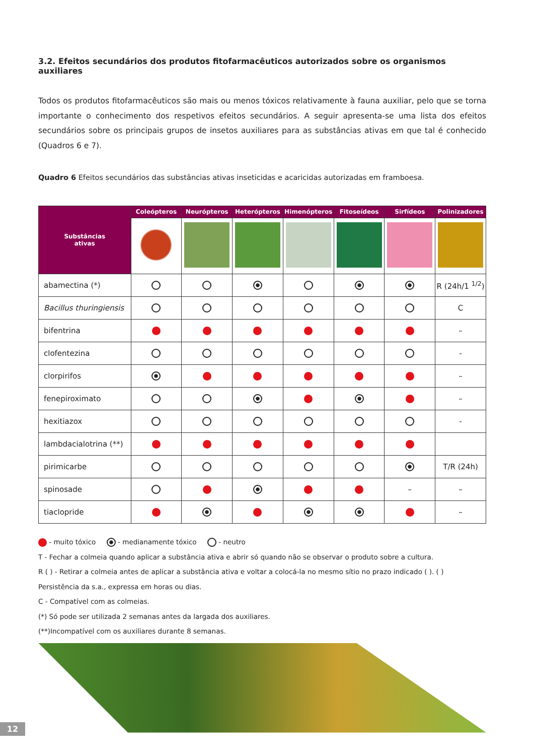3.2. Efeitos secundários dos produtos fitofarmacêuticos autorizados sobre os organismos auxiliares
Todos os produtos fitofarmacêuticos são mais ou menos tóxicos relativamente à fauna auxiliar, pelo que se torna importante o conhecimento dos respetivos efeitos secundários. A seguir apresenta-se uma lista dos efeitos secundários sobre os principais grupos de insetos auxiliares para as substâncias ativas em que tal é conhecido (Quadros 6 e 7).
Quadro 6 Efeitos secundários das substâncias ativas inseticidas e acaricidas autorizadas em framboesa.
| Substâncias ativas | Coleópteros | Neurópteros | Heterópteros | Himenópteros | Fitoseídeos | Sirfídeos | Polinizadores |
| --- | --- | --- | --- | --- | --- | --- | --- |
| abamectina (*) | | | | | | | R (24h/1 <sup>1/2</sup>) |
| Bacillus thuringiensis | | | | | | | C |
| bifentrina | | | | | | | – |
| clofentezina | | | | | | | - |
| clorpirifos | | | | | | | – |
| fenepiroximato | | | | | | | – |
| hexitiazox | | | | | | | - |
| lambdacialotrina (**) | | | | | | | |
| pirimicarbe | | | | | | | T/R (24h) |
| spinosade | | | | | | – | – |
| tiaclopride | | | | | | | – |
- muito tóxico - medianamente tóxico - neutro
T - Fechar a colmeia quando aplicar a substância ativa e abrir só quando não se observar o produto sobre a cultura.
R ( ) - Retirar a colmeia antes de aplicar a substância ativa e voltar a colocá-la no mesmo sítio no prazo indicado ( ). ( ) Persistência da s.a., expressa em horas ou dias.
C - Compatível com as colmeias.
(*) Só pode ser utilizada 2 semanas antes da largada dos auxiliares.
(**)Incompatível com os auxiliares durante 8 semanas.
12